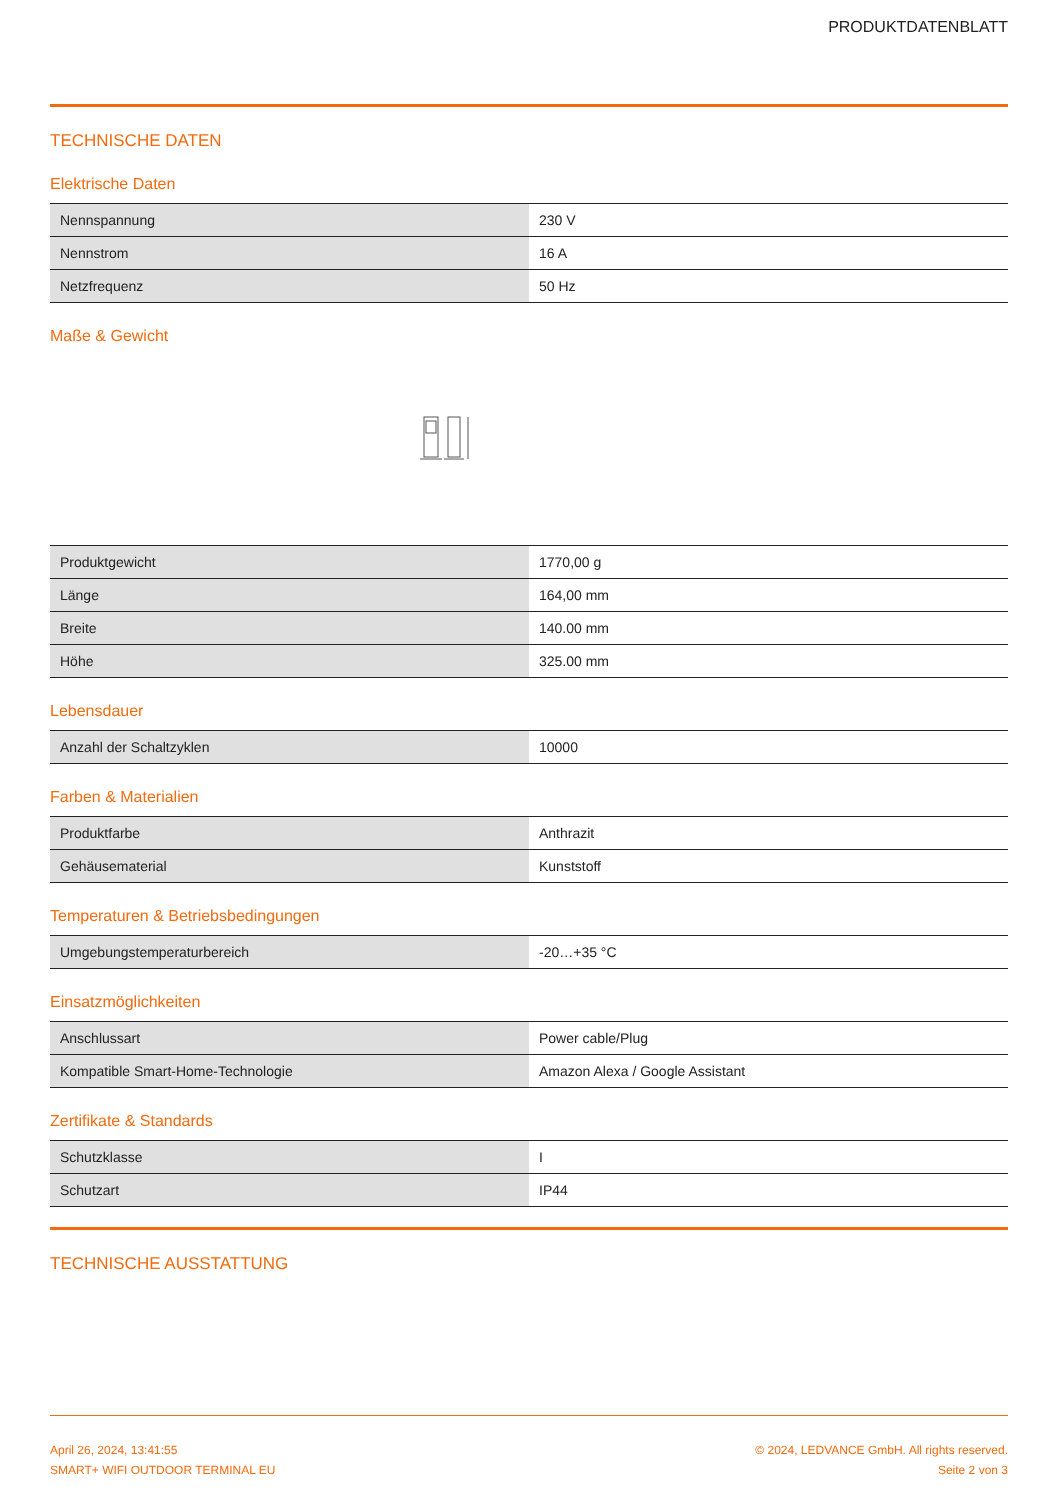PRODUKTDATENBLATT
TECHNISCHE DATEN
Elektrische Daten
| Nennspannung | 230 V |
| Nennstrom | 16 A |
| Netzfrequenz | 50 Hz |
Maße & Gewicht
| Produktgewicht | 1770,00 g |
| Länge | 164,00 mm |
| Breite | 140.00 mm |
| Höhe | 325.00 mm |
Lebensdauer
| Anzahl der Schaltzyklen | 10000 |
Farben & Materialien
| Produktfarbe | Anthrazit |
| Gehäusematerial | Kunststoff |
Temperaturen & Betriebsbedingungen
| Umgebungstemperaturbereich | -20…+35 °C |
Einsatzmöglichkeiten
| Anschlussart | Power cable/Plug |
| Kompatible Smart-Home-Technologie | Amazon Alexa / Google Assistant |
Zertifikate & Standards
| Schutzklasse | I |
| Schutzart | IP44 |
TECHNISCHE AUSSTATTUNG
April 26, 2024, 13:41:55
SMART+ WIFI OUTDOOR TERMINAL EU
© 2024, LEDVANCE GmbH. All rights reserved.
Seite 2 von 3